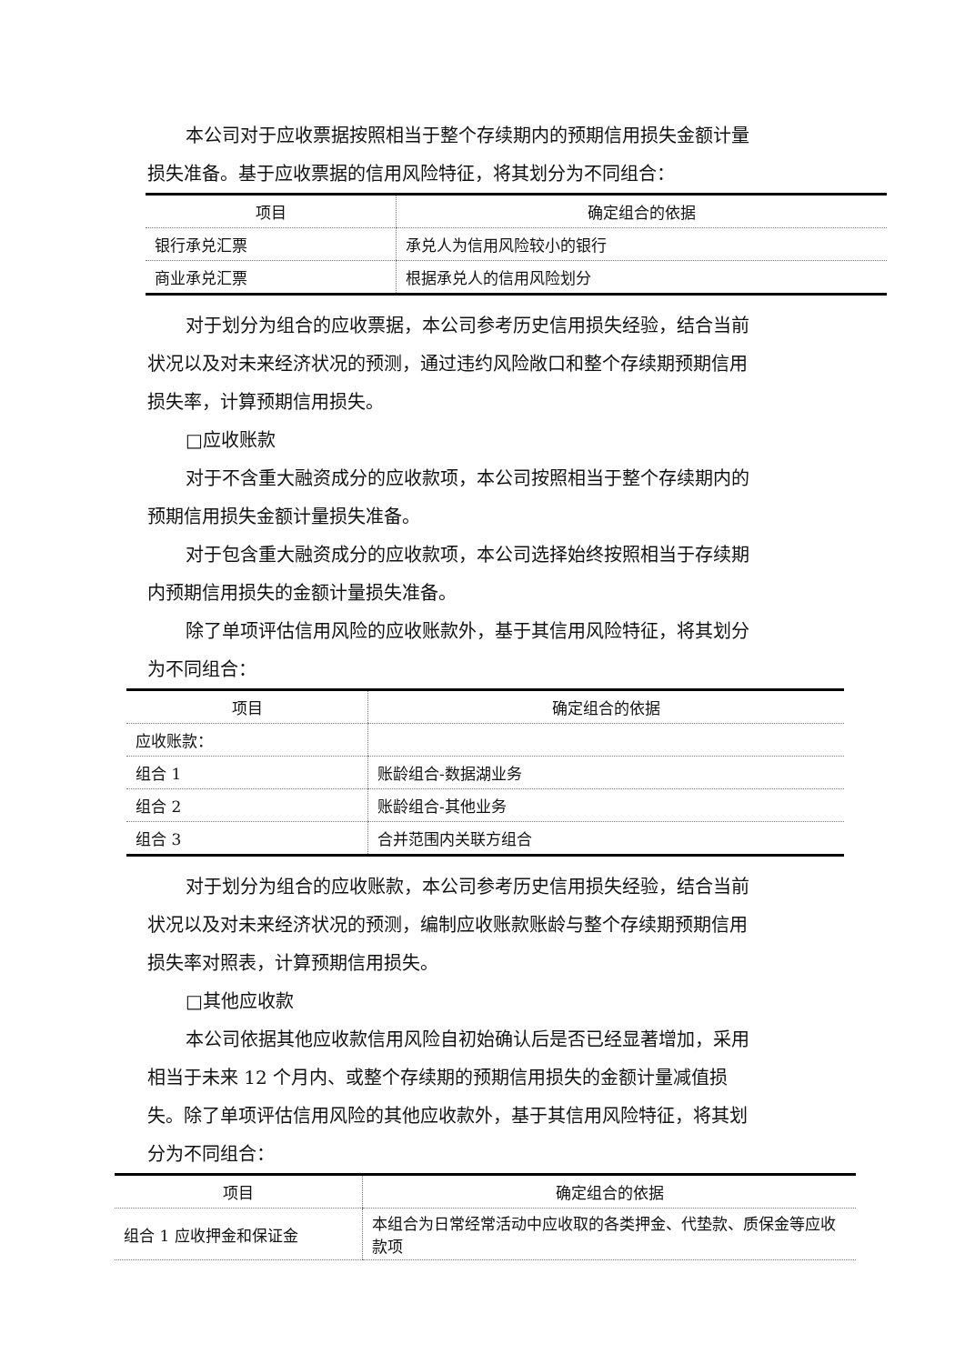本公司对于应收票据按照相当于整个存续期内的预期信用损失金额计量损失准备。基于应收票据的信用风险特征，将其划分为不同组合：
| 项目 | 确定组合的依据 |
| --- | --- |
| 银行承兑汇票 | 承兑人为信用风险较小的银行 |
| 商业承兑汇票 | 根据承兑人的信用风险划分 |
对于划分为组合的应收票据，本公司参考历史信用损失经验，结合当前状况以及对未来经济状况的预测，通过违约风险敞口和整个存续期预期信用损失率，计算预期信用损失。
□应收账款
对于不含重大融资成分的应收款项，本公司按照相当于整个存续期内的预期信用损失金额计量损失准备。
对于包含重大融资成分的应收款项，本公司选择始终按照相当于存续期内预期信用损失的金额计量损失准备。
除了单项评估信用风险的应收账款外，基于其信用风险特征，将其划分为不同组合：
| 项目 | 确定组合的依据 |
| --- | --- |
| 应收账款： | |
| 组合 1 | 账龄组合-数据湖业务 |
| 组合 2 | 账龄组合-其他业务 |
| 组合 3 | 合并范围内关联方组合 |
对于划分为组合的应收账款，本公司参考历史信用损失经验，结合当前状况以及对未来经济状况的预测，编制应收账款账龄与整个存续期预期信用损失率对照表，计算预期信用损失。
□其他应收款
本公司依据其他应收款信用风险自初始确认后是否已经显著增加，采用相当于未来 12 个月内、或整个存续期的预期信用损失的金额计量减值损失。除了单项评估信用风险的其他应收款外，基于其信用风险特征，将其划分为不同组合：
| 项目 | 确定组合的依据 |
| --- | --- |
| 组合 1 应收押金和保证金 | 本组合为日常经常活动中应收取的各类押金、代垫款、质保金等应收款项 |